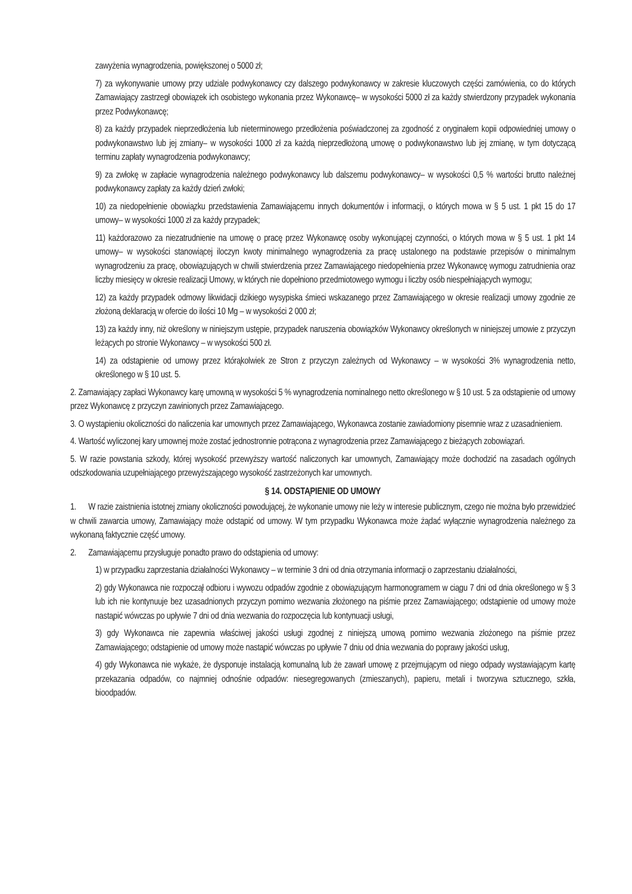zawyżenia wynagrodzenia, powiększonej o 5000 zł;
7) za wykonywanie umowy przy udziale podwykonawcy czy dalszego podwykonawcy w zakresie kluczowych części zamówienia, co do których Zamawiający zastrzegł obowiązek ich osobistego wykonania przez Wykonawcę– w wysokości 5000 zł za każdy stwierdzony przypadek wykonania przez Podwykonawcę;
8) za każdy przypadek nieprzedłożenia lub nieterminowego przedłożenia poświadczonej za zgodność z oryginałem kopii odpowiedniej umowy o podwykonawstwo lub jej zmiany– w wysokości 1000 zł za każdą nieprzedłożoną umowę o podwykonawstwo lub jej zmianę, w tym dotyczącą terminu zapłaty wynagrodzenia podwykonawcy;
9) za zwłokę w zapłacie wynagrodzenia należnego podwykonawcy lub dalszemu podwykonawcy– w wysokości 0,5 % wartości brutto należnej podwykonawcy zapłaty za każdy dzień zwłoki;
10) za niedopełnienie obowiązku przedstawienia Zamawiającemu innych dokumentów i informacji, o których mowa w § 5 ust. 1 pkt 15 do 17 umowy– w wysokości 1000 zł za każdy przypadek;
11) każdorazowo za niezatrudnienie na umowę o pracę przez Wykonawcę osoby wykonującej czynności, o których mowa w § 5 ust. 1 pkt 14 umowy– w wysokości stanowiącej iloczyn kwoty minimalnego wynagrodzenia za pracę ustalonego na podstawie przepisów o minimalnym wynagrodzeniu za pracę, obowiązujących w chwili stwierdzenia przez Zamawiającego niedopełnienia przez Wykonawcę wymogu zatrudnienia oraz liczby miesięcy w okresie realizacji Umowy, w których nie dopełniono przedmiotowego wymogu i liczby osób niespełniających wymogu;
12) za każdy przypadek odmowy likwidacji dzikiego wysypiska śmieci wskazanego przez Zamawiającego w okresie realizacji umowy zgodnie ze złożoną deklaracją w ofercie do ilości 10 Mg – w wysokości 2 000 zł;
13) za każdy inny, niż określony w niniejszym ustępie, przypadek naruszenia obowiązków Wykonawcy określonych w niniejszej umowie z przyczyn leżących po stronie Wykonawcy – w wysokości 500 zł.
14) za odstąpienie od umowy przez którąkolwiek ze Stron z przyczyn zależnych od Wykonawcy – w wysokości 3% wynagrodzenia netto, określonego w § 10 ust. 5.
2. Zamawiający zapłaci Wykonawcy karę umowną w wysokości 5 % wynagrodzenia nominalnego netto określonego w § 10 ust. 5 za odstąpienie od umowy przez Wykonawcę z przyczyn zawinionych przez Zamawiającego.
3. O wystąpieniu okoliczności do naliczenia kar umownych przez Zamawiającego, Wykonawca zostanie zawiadomiony pisemnie wraz z uzasadnieniem.
4. Wartość wyliczonej kary umownej może zostać jednostronnie potrącona z wynagrodzenia przez Zamawiającego z bieżących zobowiązań.
5. W razie powstania szkody, której wysokość przewyższy wartość naliczonych kar umownych, Zamawiający może dochodzić na zasadach ogólnych odszkodowania uzupełniającego przewyższającego wysokość zastrzeżonych kar umownych.
§ 14. ODSTĄPIENIE OD UMOWY
1. W razie zaistnienia istotnej zmiany okoliczności powodującej, że wykonanie umowy nie leży w interesie publicznym, czego nie można było przewidzieć w chwili zawarcia umowy, Zamawiający może odstąpić od umowy. W tym przypadku Wykonawca może żądać wyłącznie wynagrodzenia należnego za wykonaną faktycznie część umowy.
2. Zamawiającemu przysługuje ponadto prawo do odstąpienia od umowy:
1) w przypadku zaprzestania działalności Wykonawcy – w terminie 3 dni od dnia otrzymania informacji o zaprzestaniu działalności,
2) gdy Wykonawca nie rozpoczął odbioru i wywozu odpadów zgodnie z obowiązującym harmonogramem w ciągu 7 dni od dnia określonego w § 3 lub ich nie kontynuuje bez uzasadnionych przyczyn pomimo wezwania złożonego na piśmie przez Zamawiającego; odstąpienie od umowy może nastąpić wówczas po upływie 7 dni od dnia wezwania do rozpoczęcia lub kontynuacji usługi,
3) gdy Wykonawca nie zapewnia właściwej jakości usługi zgodnej z niniejszą umową pomimo wezwania złożonego na piśmie przez Zamawiającego; odstąpienie od umowy może nastąpić wówczas po upływie 7 dniu od dnia wezwania do poprawy jakości usług,
4) gdy Wykonawca nie wykaże, że dysponuje instalacją komunalną lub że zawarł umowę z przejmującym od niego odpady wystawiającym kartę przekazania odpadów, co najmniej odnośnie odpadów: niesegregowanych (zmieszanych), papieru, metali i tworzywa sztucznego, szkła, bioodpadów.